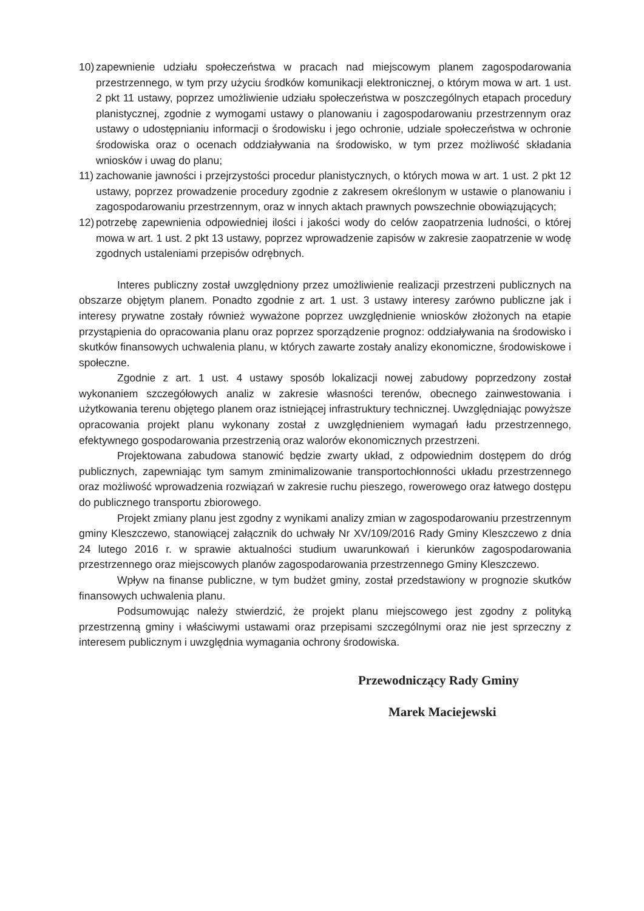10) zapewnienie udziału społeczeństwa w pracach nad miejscowym planem zagospodarowania przestrzennego, w tym przy użyciu środków komunikacji elektronicznej, o którym mowa w art. 1 ust. 2 pkt 11 ustawy, poprzez umożliwienie udziału społeczeństwa w poszczególnych etapach procedury planistycznej, zgodnie z wymogami ustawy o planowaniu i zagospodarowaniu przestrzennym oraz ustawy o udostępnianiu informacji o środowisku i jego ochronie, udziale społeczeństwa w ochronie środowiska oraz o ocenach oddziaływania na środowisko, w tym przez możliwość składania wniosków i uwag do planu;
11) zachowanie jawności i przejrzystości procedur planistycznych, o których mowa w art. 1 ust. 2 pkt 12 ustawy, poprzez prowadzenie procedury zgodnie z zakresem określonym w ustawie o planowaniu i zagospodarowaniu przestrzennym, oraz w innych aktach prawnych powszechnie obowiązujących;
12) potrzebę zapewnienia odpowiedniej ilości i jakości wody do celów zaopatrzenia ludności, o której mowa w art. 1 ust. 2 pkt 13 ustawy, poprzez wprowadzenie zapisów w zakresie zaopatrzenie w wodę zgodnych ustaleniami przepisów odrębnych.
Interes publiczny został uwzględniony przez umożliwienie realizacji przestrzeni publicznych na obszarze objętym planem. Ponadto zgodnie z art. 1 ust. 3 ustawy interesy zarówno publiczne jak i interesy prywatne zostały również wyważone poprzez uwzględnienie wniosków złożonych na etapie przystąpienia do opracowania planu oraz poprzez sporządzenie prognoz: oddziaływania na środowisko i skutków finansowych uchwalenia planu, w których zawarte zostały analizy ekonomiczne, środowiskowe i społeczne.
Zgodnie z art. 1 ust. 4 ustawy sposób lokalizacji nowej zabudowy poprzedzony został wykonaniem szczegółowych analiz w zakresie własności terenów, obecnego zainwestowania i użytkowania terenu objętego planem oraz istniejącej infrastruktury technicznej. Uwzględniając powyższe opracowania projekt planu wykonany został z uwzględnieniem wymagań ładu przestrzennego, efektywnego gospodarowania przestrzenią oraz walorów ekonomicznych przestrzeni.
Projektowana zabudowa stanowić będzie zwarty układ, z odpowiednim dostępem do dróg publicznych, zapewniając tym samym zminimalizowanie transportochłonności układu przestrzennego oraz możliwość wprowadzenia rozwiązań w zakresie ruchu pieszego, rowerowego oraz łatwego dostępu do publicznego transportu zbiorowego.
Projekt zmiany planu jest zgodny z wynikami analizy zmian w zagospodarowaniu przestrzennym gminy Kleszczewo, stanowiącej załącznik do uchwały Nr XV/109/2016 Rady Gminy Kleszczewo z dnia 24 lutego 2016 r. w sprawie aktualności studium uwarunkowań i kierunków zagospodarowania przestrzennego oraz miejscowych planów zagospodarowania przestrzennego Gminy Kleszczewo.
Wpływ na finanse publiczne, w tym budżet gminy, został przedstawiony w prognozie skutków finansowych uchwalenia planu.
Podsumowując należy stwierdzić, że projekt planu miejscowego jest zgodny z polityką przestrzenną gminy i właściwymi ustawami oraz przepisami szczególnymi oraz nie jest sprzeczny z interesem publicznym i uwzględnia wymagania ochrony środowiska.
Przewodniczący Rady Gminy
Marek Maciejewski